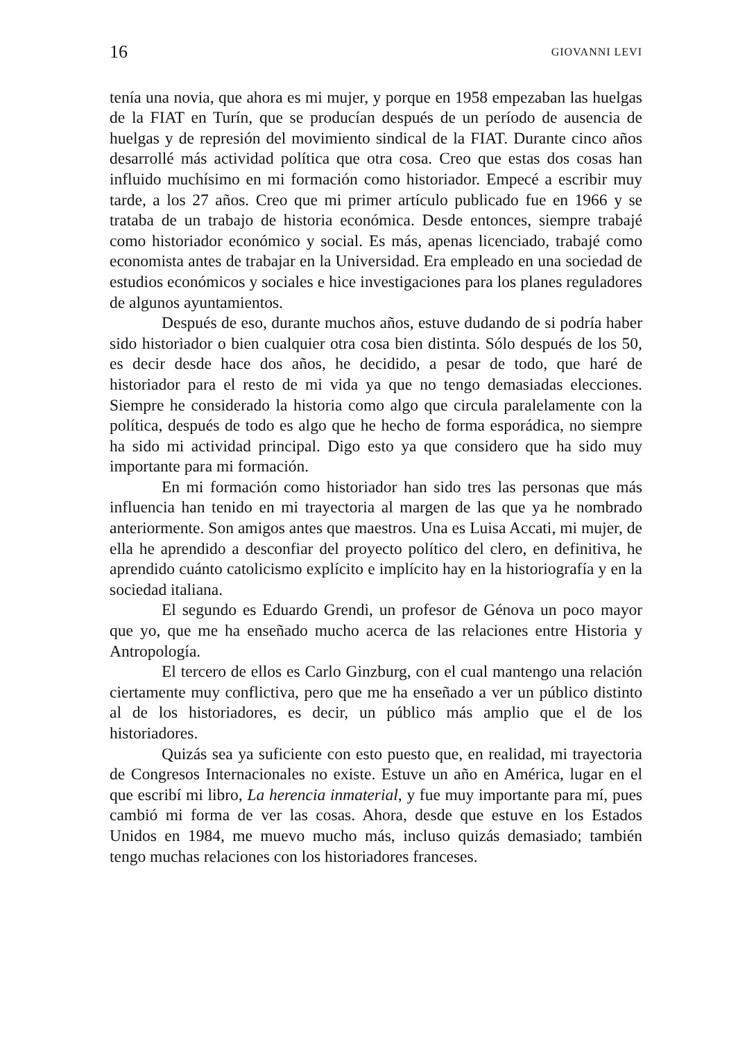16 GIOVANNI LEVI
tenía una novia, que ahora es mi mujer, y porque en 1958 empezaban las huelgas de la FIAT en Turín, que se producían después de un período de ausencia de huelgas y de represión del movimiento sindical de la FIAT. Durante cinco años desarrollé más actividad política que otra cosa. Creo que estas dos cosas han influido muchísimo en mi formación como historiador. Empecé a escribir muy tarde, a los 27 años. Creo que mi primer artículo publicado fue en 1966 y se trataba de un trabajo de historia económica. Desde entonces, siempre trabajé como historiador económico y social. Es más, apenas licenciado, trabajé como economista antes de trabajar en la Universidad. Era empleado en una sociedad de estudios económicos y sociales e hice investigaciones para los planes reguladores de algunos ayuntamientos.
Después de eso, durante muchos años, estuve dudando de si podría haber sido historiador o bien cualquier otra cosa bien distinta. Sólo después de los 50, es decir desde hace dos años, he decidido, a pesar de todo, que haré de historiador para el resto de mi vida ya que no tengo demasiadas elecciones. Siempre he considerado la historia como algo que circula paralelamente con la política, después de todo es algo que he hecho de forma esporádica, no siempre ha sido mi actividad principal. Digo esto ya que considero que ha sido muy importante para mi formación.
En mi formación como historiador han sido tres las personas que más influencia han tenido en mi trayectoria al margen de las que ya he nombrado anteriormente. Son amigos antes que maestros. Una es Luisa Accati, mi mujer, de ella he aprendido a desconfiar del proyecto político del clero, en definitiva, he aprendido cuánto catolicismo explícito e implícito hay en la historiografía y en la sociedad italiana.
El segundo es Eduardo Grendi, un profesor de Génova un poco mayor que yo, que me ha enseñado mucho acerca de las relaciones entre Historia y Antropología.
El tercero de ellos es Carlo Ginzburg, con el cual mantengo una relación ciertamente muy conflictiva, pero que me ha enseñado a ver un público distinto al de los historiadores, es decir, un público más amplio que el de los historiadores.
Quizás sea ya suficiente con esto puesto que, en realidad, mi trayectoria de Congresos Internacionales no existe. Estuve un año en América, lugar en el que escribí mi libro, La herencia inmaterial, y fue muy importante para mí, pues cambió mi forma de ver las cosas. Ahora, desde que estuve en los Estados Unidos en 1984, me muevo mucho más, incluso quizás demasiado; también tengo muchas relaciones con los historiadores franceses.